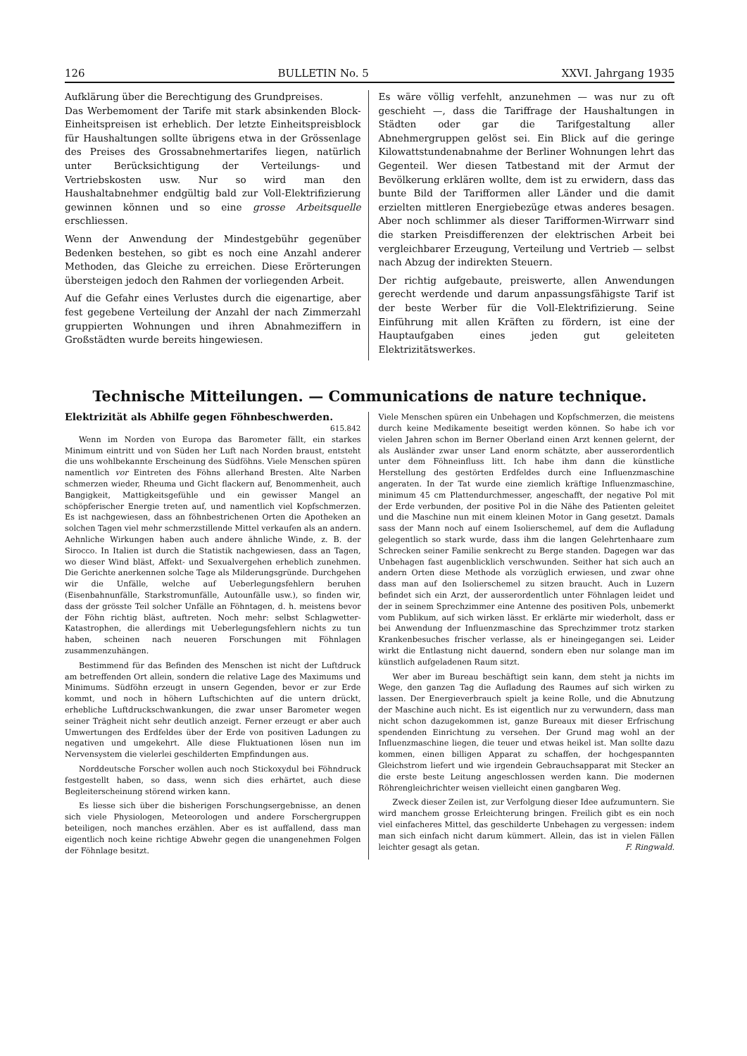126 BULLETIN No. 5 XXVI. Jahrgang 1935
Aufklärung über die Berechtigung des Grundpreises.
Das Werbemoment der Tarife mit stark absinkenden Block-Einheitspreisen ist erheblich. Der letzte Einheitspreisblock für Haushaltungen sollte übrigens etwa in der Grössenlage des Preises des Grossabnehmertarifes liegen, natürlich unter Berücksichtigung der Verteilungs- und Vertriebskosten usw. Nur so wird man den Haushaltabnehmer endgültig bald zur Voll-Elektrifizierung gewinnen können und so eine grosse Arbeitsquelle erschliessen.
Wenn der Anwendung der Mindestgebühr gegenüber Bedenken bestehen, so gibt es noch eine Anzahl anderer Methoden, das Gleiche zu erreichen. Diese Erörterungen übersteigen jedoch den Rahmen der vorliegenden Arbeit.
Auf die Gefahr eines Verlustes durch die eigenartige, aber fest gegebene Verteilung der Anzahl der nach Zimmerzahl gruppierten Wohnungen und ihren Abnahmeziffern in Großstädten wurde bereits hingewiesen.
Es wäre völlig verfehlt, anzunehmen — was nur zu oft geschieht —, dass die Tariffrage der Haushaltungen in Städten oder gar die Tarifgestaltung aller Abnehmergruppen gelöst sei. Ein Blick auf die geringe Kilowattstundenabnahme der Berliner Wohnungen lehrt das Gegenteil. Wer diesen Tatbestand mit der Armut der Bevölkerung erklären wollte, dem ist zu erwidern, dass das bunte Bild der Tarifformen aller Länder und die damit erzielten mittleren Energiebezüge etwas anderes besagen. Aber noch schlimmer als dieser Tarifformen-Wirrwarr sind die starken Preisdifferenzen der elektrischen Arbeit bei vergleichbarer Erzeugung, Verteilung und Vertrieb — selbst nach Abzug der indirekten Steuern.
Der richtig aufgebaute, preiswerte, allen Anwendungen gerecht werdende und darum anpassungsfähigste Tarif ist der beste Werber für die Voll-Elektrifizierung. Seine Einführung mit allen Kräften zu fördern, ist eine der Hauptaufgaben eines jeden gut geleiteten Elektrizitätswerkes.
Technische Mitteilungen. — Communications de nature technique.
Elektrizität als Abhilfe gegen Föhnbeschwerden.
615.842
Wenn im Norden von Europa das Barometer fällt, ein starkes Minimum eintritt und von Süden her Luft nach Norden braust, entsteht die uns wohlbekannte Erscheinung des Südföhns. Viele Menschen spüren namentlich vor Eintreten des Föhns allerhand Bresten. Alte Narben schmerzen wieder, Rheuma und Gicht flackern auf, Benommenheit, auch Bangigkeit, Mattigkeitsgefühle und ein gewisser Mangel an schöpferischer Energie treten auf, und namentlich viel Kopfschmerzen. Es ist nachgewiesen, dass an föhnbestrichenen Orten die Apotheken an solchen Tagen viel mehr schmerzstillende Mittel verkaufen als an andern. Aehnliche Wirkungen haben auch andere ähnliche Winde, z. B. der Sirocco. In Italien ist durch die Statistik nachgewiesen, dass an Tagen, wo dieser Wind bläst, Affekt- und Sexualvergehen erheblich zunehmen. Die Gerichte anerkennen solche Tage als Milderungsgründe. Durchgehen wir die Unfälle, welche auf Ueberlegungsfehlern beruhen (Eisenbahnunfälle, Starkstromunfälle, Autounfälle usw.), so finden wir, dass der grösste Teil solcher Unfälle an Föhntagen, d. h. meistens bevor der Föhn richtig bläst, auftreten. Noch mehr: selbst Schlagwetter-Katastrophen, die allerdings mit Ueberlegungsfehlern nichts zu tun haben, scheinen nach neueren Forschungen mit Föhnlagen zusammenzuhängen.
Bestimmend für das Befinden des Menschen ist nicht der Luftdruck am betreffenden Ort allein, sondern die relative Lage des Maximums und Minimums. Südföhn erzeugt in unsern Gegenden, bevor er zur Erde kommt, und noch in höhern Luftschichten auf die untern drückt, erhebliche Luftdruckschwankungen, die zwar unser Barometer wegen seiner Trägheit nicht sehr deutlich anzeigt. Ferner erzeugt er aber auch Umwertungen des Erdfeldes über der Erde von positiven Ladungen zu negativen und umgekehrt. Alle diese Fluktuationen lösen nun im Nervensystem die vielerlei geschilderten Empfindungen aus.
Norddeutsche Forscher wollen auch noch Stickoxydul bei Föhndruck festgestellt haben, so dass, wenn sich dies erhärtet, auch diese Begleiterscheinung störend wirken kann.
Es liesse sich über die bisherigen Forschungsergebnisse, an denen sich viele Physiologen, Meteorologen und andere Forschergruppen beteiligen, noch manches erzählen. Aber es ist auffallend, dass man eigentlich noch keine richtige Abwehr gegen die unangenehmen Folgen der Föhnlage besitzt.
Viele Menschen spüren ein Unbehagen und Kopfschmerzen, die meistens durch keine Medikamente beseitigt werden können. So habe ich vor vielen Jahren schon im Berner Oberland einen Arzt kennen gelernt, der als Ausländer zwar unser Land enorm schätzte, aber ausserordentlich unter dem Föhneinfluss litt. Ich habe ihm dann die künstliche Herstellung des gestörten Erdfeldes durch eine Influenzmaschine angeraten. In der Tat wurde eine ziemlich kräftige Influenzmaschine, minimum 45 cm Plattendurchmesser, angeschafft, der negative Pol mit der Erde verbunden, der positive Pol in die Nähe des Patienten geleitet und die Maschine nun mit einem kleinen Motor in Gang gesetzt. Damals sass der Mann noch auf einem Isolierschemel, auf dem die Aufladung gelegentlich so stark wurde, dass ihm die langen Gelehrtenhaare zum Schrecken seiner Familie senkrecht zu Berge standen. Dagegen war das Unbehagen fast augenblicklich verschwunden. Seither hat sich auch an andern Orten diese Methode als vorzüglich erwiesen, und zwar ohne dass man auf den Isolierschemel zu sitzen braucht. Auch in Luzern befindet sich ein Arzt, der ausserordentlich unter Föhnlagen leidet und der in seinem Sprechzimmer eine Antenne des positiven Pols, unbemerkt vom Publikum, auf sich wirken lässt. Er erklärte mir wiederholt, dass er bei Anwendung der Influenzmaschine das Sprechzimmer trotz starken Krankenbesuches frischer verlasse, als er hineingegangen sei. Leider wirkt die Entlastung nicht dauernd, sondern eben nur solange man im künstlich aufgeladenen Raum sitzt.
Wer aber im Bureau beschäftigt sein kann, dem steht ja nichts im Wege, den ganzen Tag die Aufladung des Raumes auf sich wirken zu lassen. Der Energieverbrauch spielt ja keine Rolle, und die Abnutzung der Maschine auch nicht. Es ist eigentlich nur zu verwundern, dass man nicht schon dazugekommen ist, ganze Bureaux mit dieser Erfrischung spendenden Einrichtung zu versehen. Der Grund mag wohl an der Influenzmaschine liegen, die teuer und etwas heikel ist. Man sollte dazu kommen, einen billigen Apparat zu schaffen, der hochgespannten Gleichstrom liefert und wie irgendein Gebrauchsapparat mit Stecker an die erste beste Leitung angeschlossen werden kann. Die modernen Röhrengleichrichter weisen vielleicht einen gangbaren Weg.
Zweck dieser Zeilen ist, zur Verfolgung dieser Idee aufzumuntern. Sie wird manchem grosse Erleichterung bringen. Freilich gibt es ein noch viel einfacheres Mittel, das geschilderte Unbehagen zu vergessen: indem man sich einfach nicht darum kümmert. Allein, das ist in vielen Fällen leichter gesagt als getan. F. Ringwald.